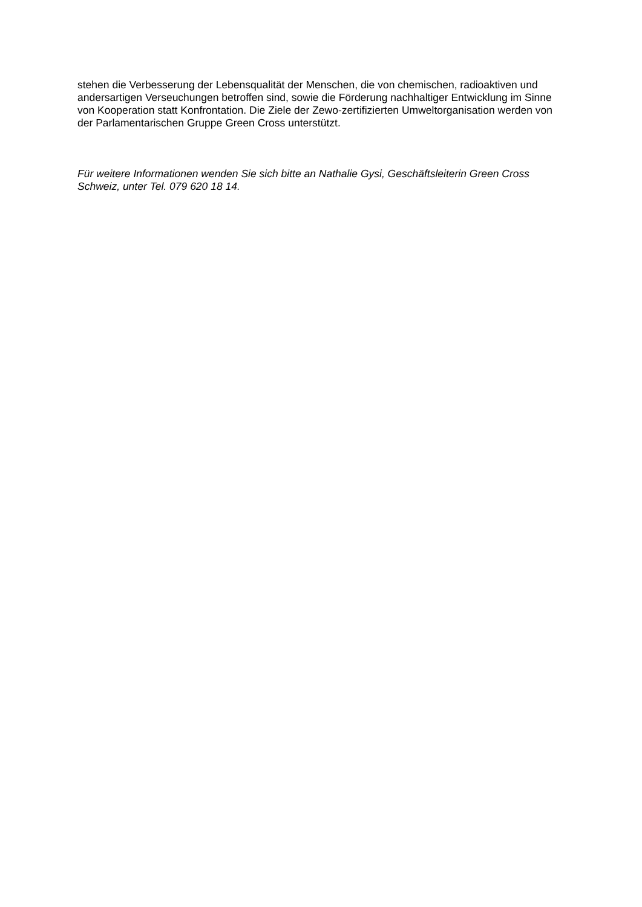stehen die Verbesserung der Lebensqualität der Menschen, die von chemischen, radioaktiven und andersartigen Verseuchungen betroffen sind, sowie die Förderung nachhaltiger Entwicklung im Sinne von Kooperation statt Konfrontation. Die Ziele der Zewo-zertifizierten Umweltorganisation werden von der Parlamentarischen Gruppe Green Cross unterstützt.
Für weitere Informationen wenden Sie sich bitte an Nathalie Gysi, Geschäftsleiterin Green Cross Schweiz, unter Tel. 079 620 18 14.